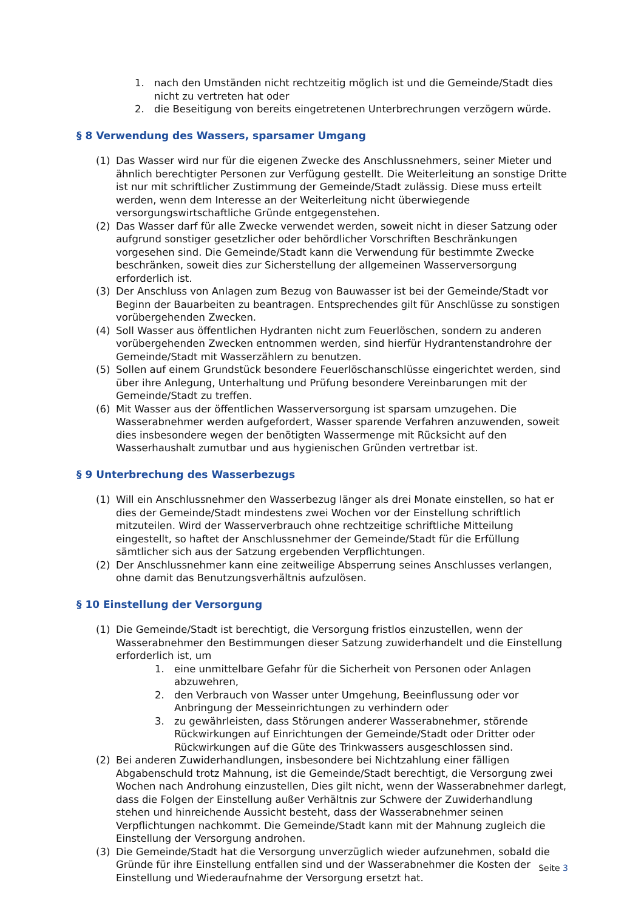1. nach den Umständen nicht rechtzeitig möglich ist und die Gemeinde/Stadt dies nicht zu vertreten hat oder
2. die Beseitigung von bereits eingetretenen Unterbrechrungen verzögern würde.
§ 8 Verwendung des Wassers, sparsamer Umgang
(1) Das Wasser wird nur für die eigenen Zwecke des Anschlussnehmers, seiner Mieter und ähnlich berechtigter Personen zur Verfügung gestellt. Die Weiterleitung an sonstige Dritte ist nur mit schriftlicher Zustimmung der Gemeinde/Stadt zulässig. Diese muss erteilt werden, wenn dem Interesse an der Weiterleitung nicht überwiegende versorgungswirtschaftliche Gründe entgegenstehen.
(2) Das Wasser darf für alle Zwecke verwendet werden, soweit nicht in dieser Satzung oder aufgrund sonstiger gesetzlicher oder behördlicher Vorschriften Beschränkungen vorgesehen sind. Die Gemeinde/Stadt kann die Verwendung für bestimmte Zwecke beschränken, soweit dies zur Sicherstellung der allgemeinen Wasserversorgung erforderlich ist.
(3) Der Anschluss von Anlagen zum Bezug von Bauwasser ist bei der Gemeinde/Stadt vor Beginn der Bauarbeiten zu beantragen. Entsprechendes gilt für Anschlüsse zu sonstigen vorübergehenden Zwecken.
(4) Soll Wasser aus öffentlichen Hydranten nicht zum Feuerlöschen, sondern zu anderen vorübergehenden Zwecken entnommen werden, sind hierfür Hydrantenstandrohre der Gemeinde/Stadt mit Wasserzählern zu benutzen.
(5) Sollen auf einem Grundstück besondere Feuerlöschanschlüsse eingerichtet werden, sind über ihre Anlegung, Unterhaltung und Prüfung besondere Vereinbarungen mit der Gemeinde/Stadt zu treffen.
(6) Mit Wasser aus der öffentlichen Wasserversorgung ist sparsam umzugehen. Die Wasserabnehmer werden aufgefordert, Wasser sparende Verfahren anzuwenden, soweit dies insbesondere wegen der benötigten Wassermenge mit Rücksicht auf den Wasserhaushalt zumutbar und aus hygienischen Gründen vertretbar ist.
§ 9 Unterbrechung des Wasserbezugs
(1) Will ein Anschlussnehmer den Wasserbezug länger als drei Monate einstellen, so hat er dies der Gemeinde/Stadt mindestens zwei Wochen vor der Einstellung schriftlich mitzuteilen. Wird der Wasserverbrauch ohne rechtzeitige schriftliche Mitteilung eingestellt, so haftet der Anschlussnehmer der Gemeinde/Stadt für die Erfüllung sämtlicher sich aus der Satzung ergebenden Verpflichtungen.
(2) Der Anschlussnehmer kann eine zeitweilige Absperrung seines Anschlusses verlangen, ohne damit das Benutzungsverhältnis aufzulösen.
§ 10 Einstellung der Versorgung
(1) Die Gemeinde/Stadt ist berechtigt, die Versorgung fristlos einzustellen, wenn der Wasserabnehmer den Bestimmungen dieser Satzung zuwiderhandelt und die Einstellung erforderlich ist, um
1. eine unmittelbare Gefahr für die Sicherheit von Personen oder Anlagen abzuwehren,
2. den Verbrauch von Wasser unter Umgehung, Beeinflussung oder vor Anbringung der Messeinrichtungen zu verhindern oder
3. zu gewährleisten, dass Störungen anderer Wasserabnehmer, störende Rückwirkungen auf Einrichtungen der Gemeinde/Stadt oder Dritter oder Rückwirkungen auf die Güte des Trinkwassers ausgeschlossen sind.
(2) Bei anderen Zuwiderhandlungen, insbesondere bei Nichtzahlung einer fälligen Abgabenschuld trotz Mahnung, ist die Gemeinde/Stadt berechtigt, die Versorgung zwei Wochen nach Androhung einzustellen, Dies gilt nicht, wenn der Wasserabnehmer darlegt, dass die Folgen der Einstellung außer Verhältnis zur Schwere der Zuwiderhandlung stehen und hinreichende Aussicht besteht, dass der Wasserabnehmer seinen Verpflichtungen nachkommt. Die Gemeinde/Stadt kann mit der Mahnung zugleich die Einstellung der Versorgung androhen.
(3) Die Gemeinde/Stadt hat die Versorgung unverzüglich wieder aufzunehmen, sobald die Gründe für ihre Einstellung entfallen sind und der Wasserabnehmer die Kosten der Einstellung und Wiederaufnahme der Versorgung ersetzt hat.
Seite 3